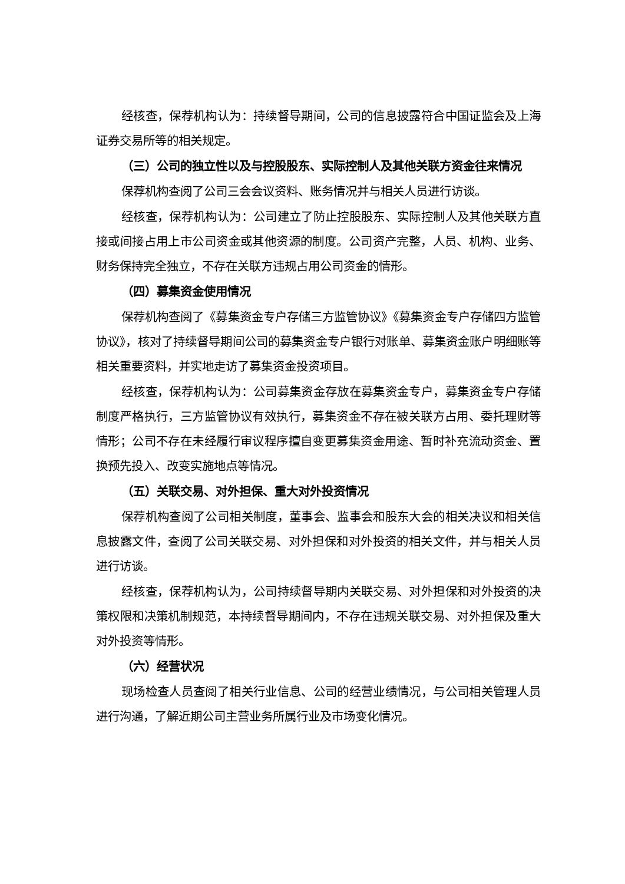经核查，保荐机构认为：持续督导期间，公司的信息披露符合中国证监会及上海证券交易所等的相关规定。
（三）公司的独立性以及与控股股东、实际控制人及其他关联方资金往来情况
保荐机构查阅了公司三会会议资料、账务情况并与相关人员进行访谈。
经核查，保荐机构认为：公司建立了防止控股股东、实际控制人及其他关联方直接或间接占用上市公司资金或其他资源的制度。公司资产完整，人员、机构、业务、财务保持完全独立，不存在关联方违规占用公司资金的情形。
（四）募集资金使用情况
保荐机构查阅了《募集资金专户存储三方监管协议》《募集资金专户存储四方监管协议》，核对了持续督导期间公司的募集资金专户银行对账单、募集资金账户明细账等相关重要资料，并实地走访了募集资金投资项目。
经核查，保荐机构认为：公司募集资金存放在募集资金专户，募集资金专户存储制度严格执行，三方监管协议有效执行，募集资金不存在被关联方占用、委托理财等情形；公司不存在未经履行审议程序擅自变更募集资金用途、暂时补充流动资金、置换预先投入、改变实施地点等情况。
（五）关联交易、对外担保、重大对外投资情况
保荐机构查阅了公司相关制度，董事会、监事会和股东大会的相关决议和相关信息披露文件，查阅了公司关联交易、对外担保和对外投资的相关文件，并与相关人员进行访谈。
经核查，保荐机构认为，公司持续督导期内关联交易、对外担保和对外投资的决策权限和决策机制规范，本持续督导期间内，不存在违规关联交易、对外担保及重大对外投资等情形。
（六）经营状况
现场检查人员查阅了相关行业信息、公司的经营业绩情况，与公司相关管理人员进行沟通，了解近期公司主营业务所属行业及市场变化情况。